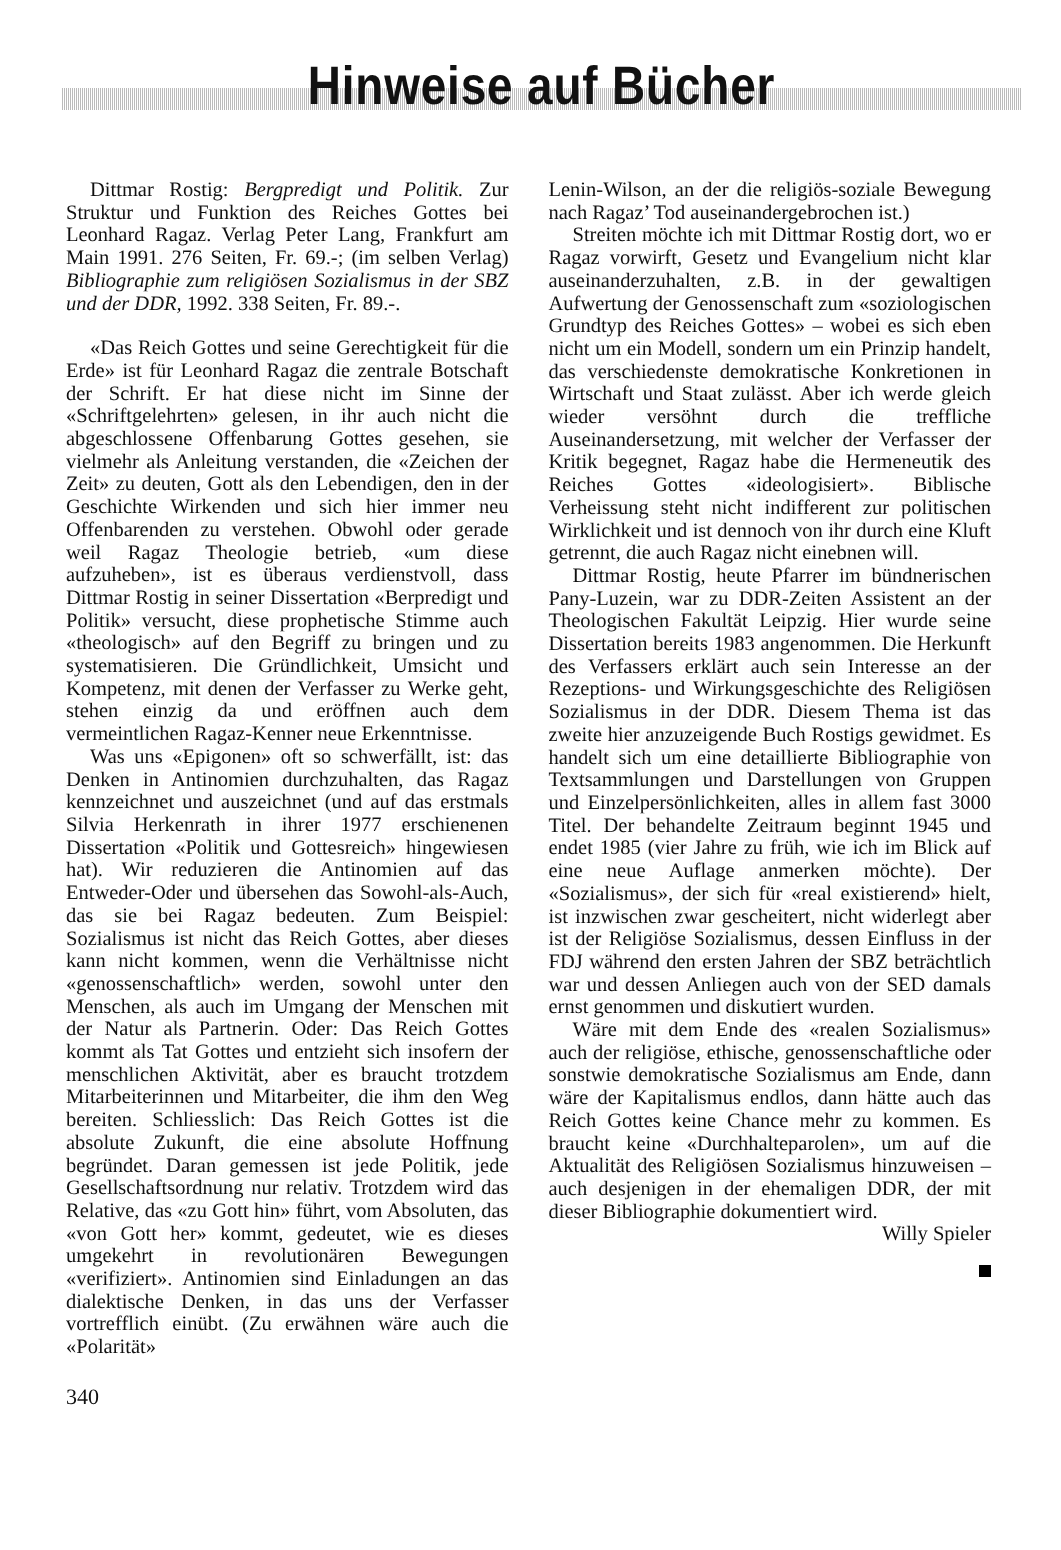Hinweise auf Bücher
Dittmar Rostig: Bergpredigt und Politik. Zur Struktur und Funktion des Reiches Gottes bei Leonhard Ragaz. Verlag Peter Lang, Frankfurt am Main 1991. 276 Seiten, Fr. 69.-; (im selben Verlag) Bibliographie zum religiösen Sozialismus in der SBZ und der DDR, 1992. 338 Seiten, Fr. 89.-.
«Das Reich Gottes und seine Gerechtigkeit für die Erde» ist für Leonhard Ragaz die zentrale Botschaft der Schrift. Er hat diese nicht im Sinne der «Schriftgelehrten» gelesen, in ihr auch nicht die abgeschlossene Offenbarung Gottes gesehen, sie vielmehr als Anleitung verstanden, die «Zeichen der Zeit» zu deuten, Gott als den Lebendigen, den in der Geschichte Wirkenden und sich hier immer neu Offenbarenden zu verstehen. Obwohl oder gerade weil Ragaz Theologie betrieb, «um diese aufzuheben», ist es überaus verdienstvoll, dass Dittmar Rostig in seiner Dissertation «Berpredigt und Politik» versucht, diese prophetische Stimme auch «theologisch» auf den Begriff zu bringen und zu systematisieren. Die Gründlichkeit, Umsicht und Kompetenz, mit denen der Verfasser zu Werke geht, stehen einzig da und eröffnen auch dem vermeintlichen Ragaz-Kenner neue Erkenntnisse.
Was uns «Epigonen» oft so schwerfällt, ist: das Denken in Antinomien durchzuhalten, das Ragaz kennzeichnet und auszeichnet (und auf das erstmals Silvia Herkenrath in ihrer 1977 erschienenen Dissertation «Politik und Gottesreich» hingewiesen hat). Wir reduzieren die Antinomien auf das Entweder-Oder und übersehen das Sowohl-als-Auch, das sie bei Ragaz bedeuten. Zum Beispiel: Sozialismus ist nicht das Reich Gottes, aber dieses kann nicht kommen, wenn die Verhältnisse nicht «genossenschaftlich» werden, sowohl unter den Menschen, als auch im Umgang der Menschen mit der Natur als Partnerin. Oder: Das Reich Gottes kommt als Tat Gottes und entzieht sich insofern der menschlichen Aktivität, aber es braucht trotzdem Mitarbeiterinnen und Mitarbeiter, die ihm den Weg bereiten. Schliesslich: Das Reich Gottes ist die absolute Zukunft, die eine absolute Hoffnung begründet. Daran gemessen ist jede Politik, jede Gesellschaftsordnung nur relativ. Trotzdem wird das Relative, das «zu Gott hin» führt, vom Absoluten, das «von Gott her» kommt, gedeutet, wie es dieses umgekehrt in revolutionären Bewegungen «verifiziert». Antinomien sind Einladungen an das dialektische Denken, in das uns der Verfasser vortrefflich einübt. (Zu erwähnen wäre auch die «Polarität»
Lenin-Wilson, an der die religiös-soziale Bewegung nach Ragaz’ Tod auseinandergebrochen ist.)
Streiten möchte ich mit Dittmar Rostig dort, wo er Ragaz vorwirft, Gesetz und Evangelium nicht klar auseinanderzuhalten, z.B. in der gewaltigen Aufwertung der Genossenschaft zum «soziologischen Grundtyp des Reiches Gottes» – wobei es sich eben nicht um ein Modell, sondern um ein Prinzip handelt, das verschiedenste demokratische Konkretionen in Wirtschaft und Staat zulässt. Aber ich werde gleich wieder versöhnt durch die treffliche Auseinandersetzung, mit welcher der Verfasser der Kritik begegnet, Ragaz habe die Hermeneutik des Reiches Gottes «ideologisiert». Biblische Verheissung steht nicht indifferent zur politischen Wirklichkeit und ist dennoch von ihr durch eine Kluft getrennt, die auch Ragaz nicht einebnen will.
Dittmar Rostig, heute Pfarrer im bündnerischen Pany-Luzein, war zu DDR-Zeiten Assistent an der Theologischen Fakultät Leipzig. Hier wurde seine Dissertation bereits 1983 angenommen. Die Herkunft des Verfassers erklärt auch sein Interesse an der Rezeptions- und Wirkungsgeschichte des Religiösen Sozialismus in der DDR. Diesem Thema ist das zweite hier anzuzeigende Buch Rostigs gewidmet. Es handelt sich um eine detaillierte Bibliographie von Textsammlungen und Darstellungen von Gruppen und Einzelpersönlichkeiten, alles in allem fast 3000 Titel. Der behandelte Zeitraum beginnt 1945 und endet 1985 (vier Jahre zu früh, wie ich im Blick auf eine neue Auflage anmerken möchte). Der «Sozialismus», der sich für «real existierend» hielt, ist inzwischen zwar gescheitert, nicht widerlegt aber ist der Religiöse Sozialismus, dessen Einfluss in der FDJ während den ersten Jahren der SBZ beträchtlich war und dessen Anliegen auch von der SED damals ernst genommen und diskutiert wurden.
Wäre mit dem Ende des «realen Sozialismus» auch der religiöse, ethische, genossenschaftliche oder sonstwie demokratische Sozialismus am Ende, dann wäre der Kapitalismus endlos, dann hätte auch das Reich Gottes keine Chance mehr zu kommen. Es braucht keine «Durchhalteparolen», um auf die Aktualität des Religiösen Sozialismus hinzuweisen – auch desjenigen in der ehemaligen DDR, der mit dieser Bibliographie dokumentiert wird.
Willy Spieler
340